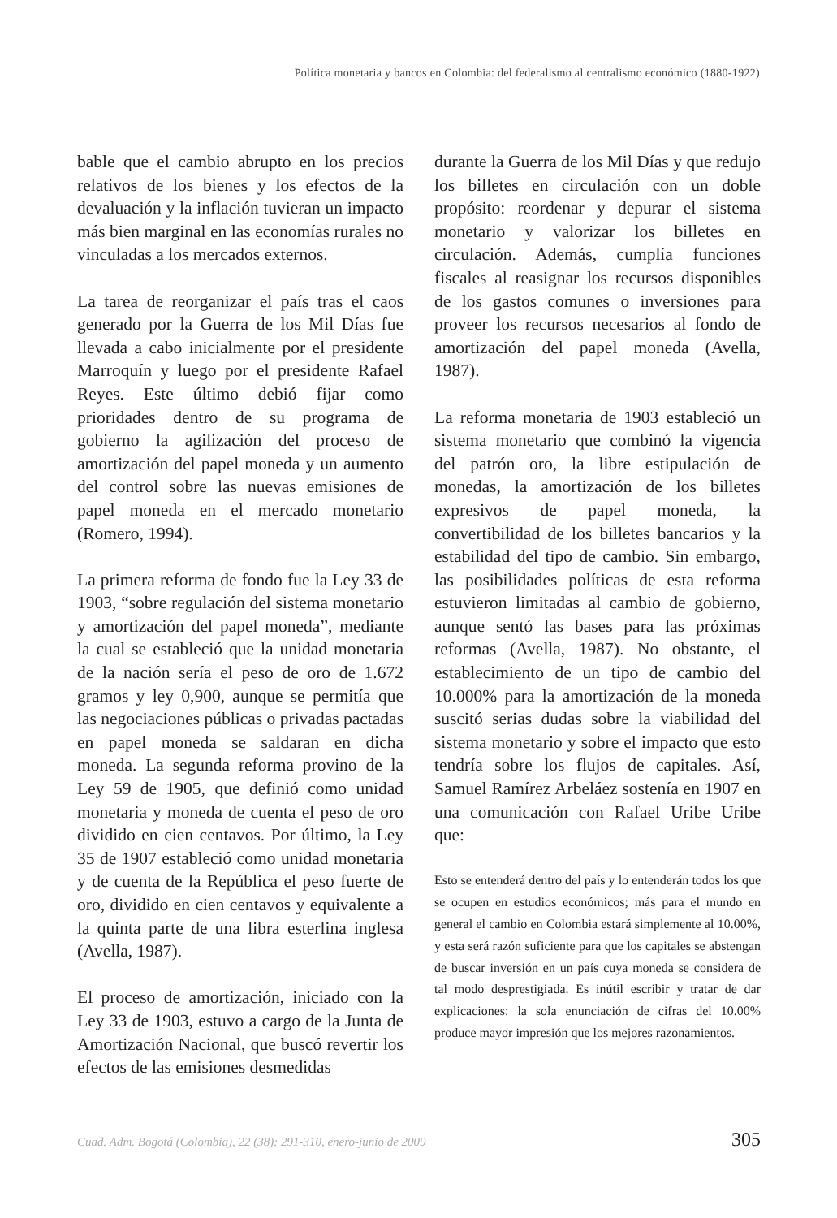Política monetaria y bancos en Colombia: del federalismo al centralismo económico (1880-1922)
bable que el cambio abrupto en los precios relativos de los bienes y los efectos de la devaluación y la inflación tuvieran un impacto más bien marginal en las economías rurales no vinculadas a los mercados externos.
La tarea de reorganizar el país tras el caos generado por la Guerra de los Mil Días fue llevada a cabo inicialmente por el presidente Marroquín y luego por el presidente Rafael Reyes. Este último debió fijar como prioridades dentro de su programa de gobierno la agilización del proceso de amortización del papel moneda y un aumento del control sobre las nuevas emisiones de papel moneda en el mercado monetario (Romero, 1994).
La primera reforma de fondo fue la Ley 33 de 1903, “sobre regulación del sistema monetario y amortización del papel moneda”, mediante la cual se estableció que la unidad monetaria de la nación sería el peso de oro de 1.672 gramos y ley 0,900, aunque se permitía que las negociaciones públicas o privadas pactadas en papel moneda se saldaran en dicha moneda. La segunda reforma provino de la Ley 59 de 1905, que definió como unidad monetaria y moneda de cuenta el peso de oro dividido en cien centavos. Por último, la Ley 35 de 1907 estableció como unidad monetaria y de cuenta de la República el peso fuerte de oro, dividido en cien centavos y equivalente a la quinta parte de una libra esterlina inglesa (Avella, 1987).
El proceso de amortización, iniciado con la Ley 33 de 1903, estuvo a cargo de la Junta de Amortización Nacional, que buscó revertir los efectos de las emisiones desmedidas
durante la Guerra de los Mil Días y que redujo los billetes en circulación con un doble propósito: reordenar y depurar el sistema monetario y valorizar los billetes en circulación. Además, cumplía funciones fiscales al reasignar los recursos disponibles de los gastos comunes o inversiones para proveer los recursos necesarios al fondo de amortización del papel moneda (Avella, 1987).
La reforma monetaria de 1903 estableció un sistema monetario que combinó la vigencia del patrón oro, la libre estipulación de monedas, la amortización de los billetes expresivos de papel moneda, la convertibilidad de los billetes bancarios y la estabilidad del tipo de cambio. Sin embargo, las posibilidades políticas de esta reforma estuvieron limitadas al cambio de gobierno, aunque sentó las bases para las próximas reformas (Avella, 1987). No obstante, el establecimiento de un tipo de cambio del 10.000% para la amortización de la moneda suscitó serias dudas sobre la viabilidad del sistema monetario y sobre el impacto que esto tendría sobre los flujos de capitales. Así, Samuel Ramírez Arbeláez sostenía en 1907 en una comunicación con Rafael Uribe Uribe que:
Esto se entenderá dentro del país y lo entenderán todos los que se ocupen en estudios económicos; más para el mundo en general el cambio en Colombia estará simplemente al 10.00%, y esta será razón suficiente para que los capitales se abstengan de buscar inversión en un país cuya moneda se considera de tal modo desprestigiada. Es inútil escribir y tratar de dar explicaciones: la sola enunciación de cifras del 10.00% produce mayor impresión que los mejores razonamientos.
Cuad. Adm. Bogotá (Colombia), 22 (38): 291-310, enero-junio de 2009 305